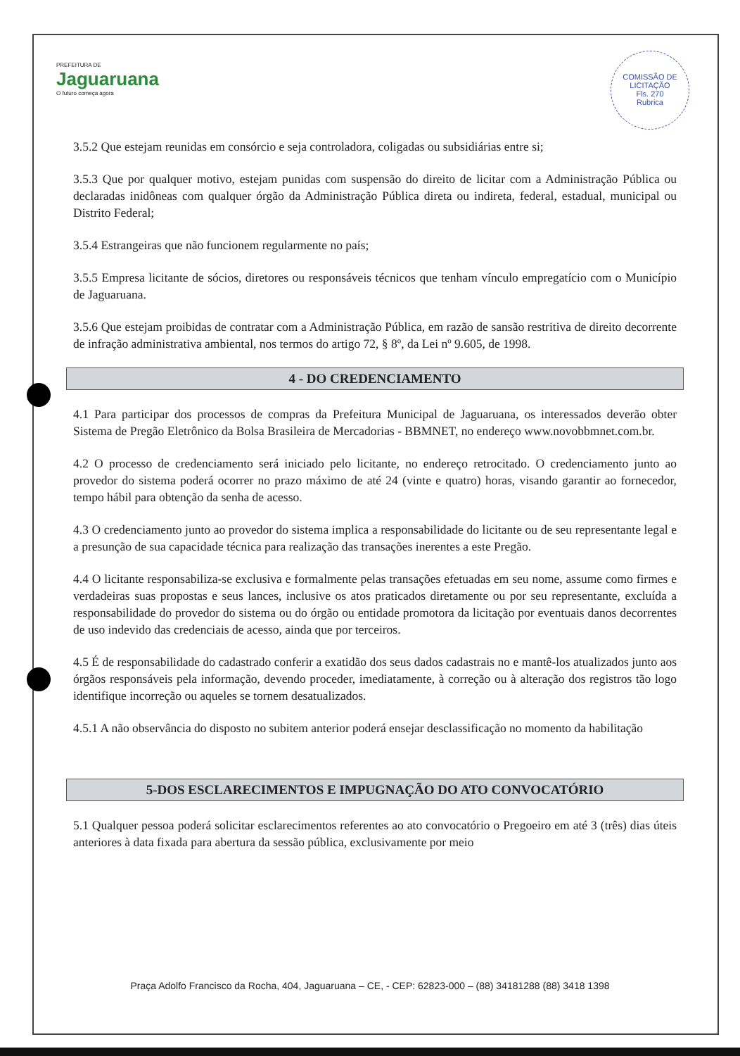PREFEITURA DE
Jaguaruana
O futuro começa agora
COMISSÃO DE LICITAÇÃO
Fls. 270
Rubrica
3.5.2 Que estejam reunidas em consórcio e seja controladora, coligadas ou subsidiárias entre si;
3.5.3 Que por qualquer motivo, estejam punidas com suspensão do direito de licitar com a Administração Pública ou declaradas inidôneas com qualquer órgão da Administração Pública direta ou indireta, federal, estadual, municipal ou Distrito Federal;
3.5.4 Estrangeiras que não funcionem regularmente no país;
3.5.5 Empresa licitante de sócios, diretores ou responsáveis técnicos que tenham vínculo empregatício com o Município de Jaguaruana.
3.5.6 Que estejam proibidas de contratar com a Administração Pública, em razão de sansão restritiva de direito decorrente de infração administrativa ambiental, nos termos do artigo 72, § 8º, da Lei nº 9.605, de 1998.
4 - DO CREDENCIAMENTO
4.1 Para participar dos processos de compras da Prefeitura Municipal de Jaguaruana, os interessados deverão obter Sistema de Pregão Eletrônico da Bolsa Brasileira de Mercadorias - BBMNET, no endereço www.novobbmnet.com.br.
4.2 O processo de credenciamento será iniciado pelo licitante, no endereço retrocitado. O credenciamento junto ao provedor do sistema poderá ocorrer no prazo máximo de até 24 (vinte e quatro) horas, visando garantir ao fornecedor, tempo hábil para obtenção da senha de acesso.
4.3 O credenciamento junto ao provedor do sistema implica a responsabilidade do licitante ou de seu representante legal e a presunção de sua capacidade técnica para realização das transações inerentes a este Pregão.
4.4 O licitante responsabiliza-se exclusiva e formalmente pelas transações efetuadas em seu nome, assume como firmes e verdadeiras suas propostas e seus lances, inclusive os atos praticados diretamente ou por seu representante, excluída a responsabilidade do provedor do sistema ou do órgão ou entidade promotora da licitação por eventuais danos decorrentes de uso indevido das credenciais de acesso, ainda que por terceiros.
4.5 É de responsabilidade do cadastrado conferir a exatidão dos seus dados cadastrais no e mantê-los atualizados junto aos órgãos responsáveis pela informação, devendo proceder, imediatamente, à correção ou à alteração dos registros tão logo identifique incorreção ou aqueles se tornem desatualizados.
4.5.1 A não observância do disposto no subitem anterior poderá ensejar desclassificação no momento da habilitação
5-DOS ESCLARECIMENTOS E IMPUGNAÇÃO DO ATO CONVOCATÓRIO
5.1 Qualquer pessoa poderá solicitar esclarecimentos referentes ao ato convocatório o Pregoeiro em até 3 (três) dias úteis anteriores à data fixada para abertura da sessão pública, exclusivamente por meio
Praça Adolfo Francisco da Rocha, 404, Jaguaruana – CE, - CEP: 62823-000 – (88) 34181288 (88) 3418 1398